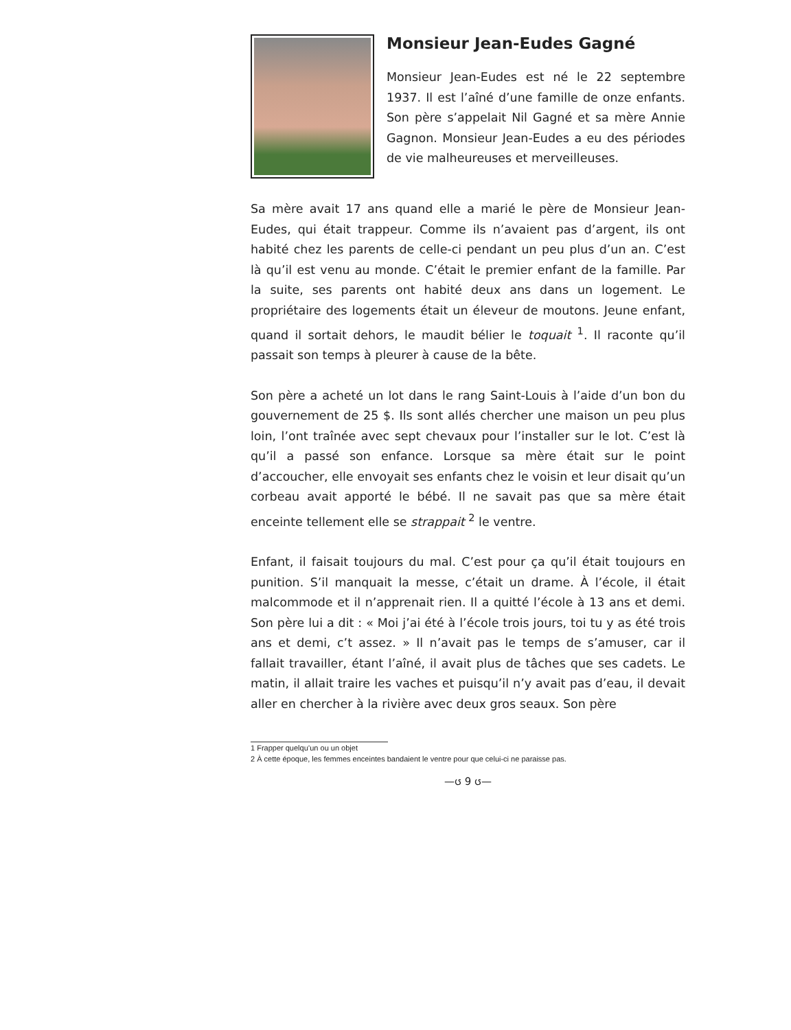Monsieur Jean-Eudes Gagné
Monsieur Jean-Eudes est né le 22 septembre 1937. Il est l’aîné d’une famille de onze enfants. Son père s’appelait Nil Gagné et sa mère Annie Gagnon. Monsieur Jean-Eudes a eu des périodes de vie malheureuses et merveilleuses.
Sa mère avait 17 ans quand elle a marié le père de Monsieur Jean-Eudes, qui était trappeur. Comme ils n’avaient pas d’argent, ils ont habité chez les parents de celle-ci pendant un peu plus d’un an. C’est là qu’il est venu au monde. C’était le premier enfant de la famille. Par la suite, ses parents ont habité deux ans dans un logement. Le propriétaire des logements était un éleveur de moutons. Jeune enfant, quand il sortait dehors, le maudit bélier le toquait <sup>1</sup>. Il raconte qu’il passait son temps à pleurer à cause de la bête.
Son père a acheté un lot dans le rang Saint-Louis à l’aide d’un bon du gouvernement de 25 $. Ils sont allés chercher une maison un peu plus loin, l’ont traînée avec sept chevaux pour l’installer sur le lot. C’est là qu’il a passé son enfance. Lorsque sa mère était sur le point d’accoucher, elle envoyait ses enfants chez le voisin et leur disait qu’un corbeau avait apporté le bébé. Il ne savait pas que sa mère était enceinte tellement elle se strappait <sup>2</sup> le ventre.
Enfant, il faisait toujours du mal. C’est pour ça qu’il était toujours en punition. S’il manquait la messe, c’était un drame. À l’école, il était malcommode et il n’apprenait rien. Il a quitté l’école à 13 ans et demi. Son père lui a dit : « Moi j’ai été à l’école trois jours, toi tu y as été trois ans et demi, c’t assez. » Il n’avait pas le temps de s’amuser, car il fallait travailler, étant l’aîné, il avait plus de tâches que ses cadets. Le matin, il allait traire les vaches et puisqu’il n’y avait pas d’eau, il devait aller en chercher à la rivière avec deux gros seaux. Son père
1 Frapper quelqu’un ou un objet
2 À cette époque, les femmes enceintes bandaient le ventre pour que celui-ci ne paraisse pas.
—ၒ 9 ၒ—